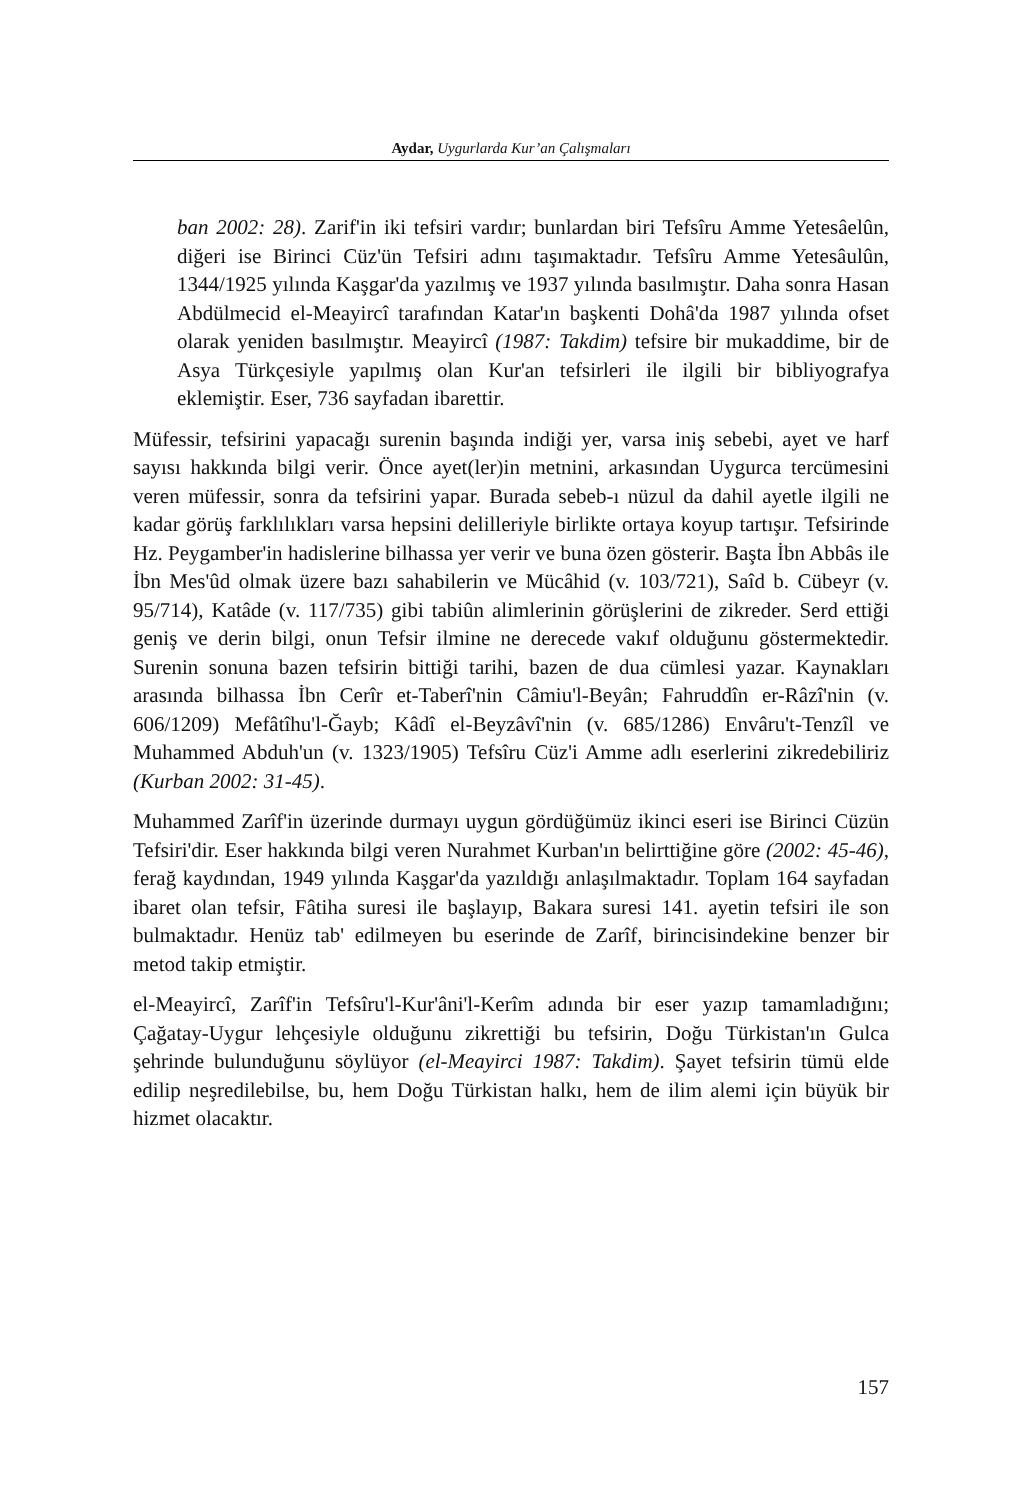Aydar, Uygurlarda Kur’an Çalışmaları
ban 2002: 28). Zarif'in iki tefsiri vardır; bunlardan biri Tefsîru Amme Yetesâelûn, diğeri ise Birinci Cüz'ün Tefsiri adını taşımaktadır. Tefsîru Amme Yetesâulûn, 1344/1925 yılında Kaşgar'da yazılmış ve 1937 yılında basılmıştır. Daha sonra Hasan Abdülmecid el-Meayircî tarafından Katar'ın başkenti Dohâ'da 1987 yılında ofset olarak yeniden basılmıştır. Meayircî (1987: Takdim) tefsire bir mukaddime, bir de Asya Türkçesiyle yapılmış olan Kur'an tefsirleri ile ilgili bir bibliyografya eklemiştir. Eser, 736 sayfadan ibarettir.
Müfessir, tefsirini yapacağı surenin başında indiği yer, varsa iniş sebebi, ayet ve harf sayısı hakkında bilgi verir. Önce ayet(ler)in metnini, arkasından Uygurca tercümesini veren müfessir, sonra da tefsirini yapar. Burada sebeb-ı nüzul da dahil ayetle ilgili ne kadar görüş farklılıkları varsa hepsini delilleriyle birlikte ortaya koyup tartışır. Tefsirinde Hz. Peygamber'in hadislerine bilhassa yer verir ve buna özen gösterir. Başta İbn Abbâs ile İbn Mes'ûd olmak üzere bazı sahabilerin ve Mücâhid (v. 103/721), Saîd b. Cübeyr (v. 95/714), Katâde (v. 117/735) gibi tabiûn alimlerinin görüşlerini de zikreder. Serd ettiği geniş ve derin bilgi, onun Tefsir ilmine ne derecede vakıf olduğunu göstermektedir. Surenin sonuna bazen tefsirin bittiği tarihi, bazen de dua cümlesi yazar. Kaynakları arasında bilhassa İbn Cerîr et-Taberî'nin Câmiu'l-Beyân; Fahruddîn er-Râzî'nin (v. 606/1209) Mefâtîhu'l-Ğayb; Kâdî el-Beyzâvî'nin (v. 685/1286) Envâru't-Tenzîl ve Muhammed Abduh'un (v. 1323/1905) Tefsîru Cüz'i Amme adlı eserlerini zikredebiliriz (Kurban 2002: 31-45).
Muhammed Zarîf'in üzerinde durmayı uygun gördüğümüz ikinci eseri ise Birinci Cüzün Tefsiri'dir. Eser hakkında bilgi veren Nurahmet Kurban'ın belirttiğine göre (2002: 45-46), ferağ kaydından, 1949 yılında Kaşgar'da yazıldığı anlaşılmaktadır. Toplam 164 sayfadan ibaret olan tefsir, Fâtiha suresi ile başlayıp, Bakara suresi 141. ayetin tefsiri ile son bulmaktadır. Henüz tab' edilmeyen bu eserinde de Zarîf, birincisindekine benzer bir metod takip etmiştir.
el-Meayircî, Zarîf'in Tefsîru'l-Kur'âni'l-Kerîm adında bir eser yazıp tamamladığını; Çağatay-Uygur lehçesiyle olduğunu zikrettiği bu tefsirin, Doğu Türkistan'ın Gulca şehrinde bulunduğunu söylüyor (el-Meayirci 1987: Takdim). Şayet tefsirin tümü elde edilip neşredilebilse, bu, hem Doğu Türkistan halkı, hem de ilim alemi için büyük bir hizmet olacaktır.
157